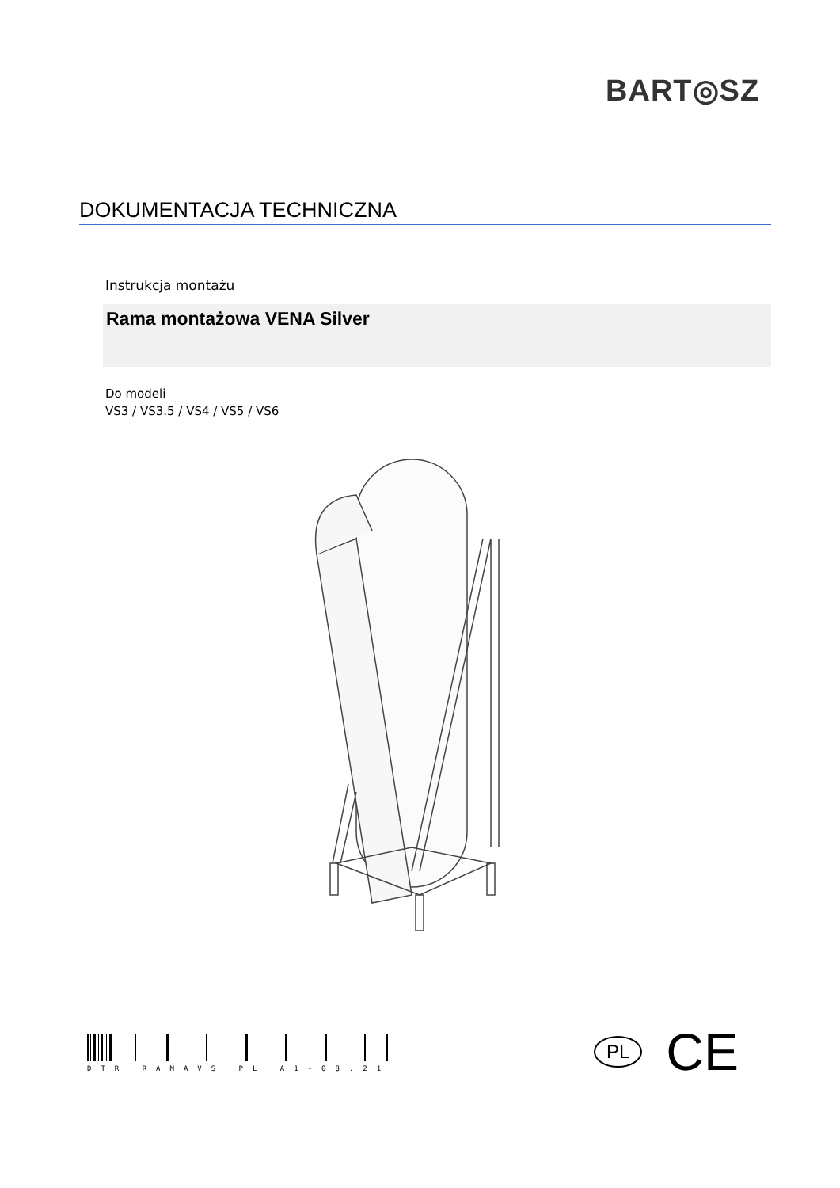BART◎SZ
DOKUMENTACJA TECHNICZNA
Instrukcja montażu
Rama montażowa VENA Silver
Do modeli
VS3 / VS3.5 / VS4 / VS5 / VS6
DTR RAMAVS PL A1-08.21
PL CE